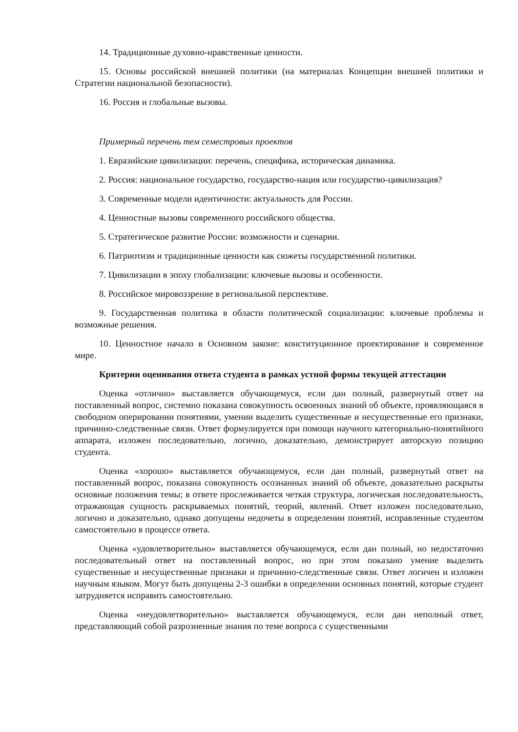14. Традиционные духовно-нравственные ценности.
15. Основы российской внешней политики (на материалах Концепции внешней политики и Стратегии национальной безопасности).
16. Россия и глобальные вызовы.
Примерный перечень тем семестровых проектов
1. Евразийские цивилизации: перечень, специфика, историческая динамика.
2. Россия: национальное государство, государство-нация или государство-цивилизация?
3. Современные модели идентичности: актуальность для России.
4. Ценностные вызовы современного российского общества.
5. Стратегическое развитие России: возможности и сценарии.
6. Патриотизм и традиционные ценности как сюжеты государственной политики.
7. Цивилизации в эпоху глобализации: ключевые вызовы и особенности.
8. Российское мировоззрение в региональной перспективе.
9. Государственная политика в области политической социализации: ключевые проблемы и возможные решения.
10. Ценностное начало в Основном законе: конституционное проектирование в современное мире.
Критерии оценивания ответа студента в рамках устной формы текущей аттестации
Оценка «отлично» выставляется обучающемуся, если дан полный, развернутый ответ на поставленный вопрос, системно показана совокупность освоенных знаний об объекте, проявляющаяся в свободном оперировании понятиями, умении выделить существенные и несущественные его признаки, причинно-следственные связи. Ответ формулируется при помощи научного категориально-понятийного аппарата, изложен последовательно, логично, доказательно, демонстрирует авторскую позицию студента.
Оценка «хорошо» выставляется обучающемуся, если дан полный, развернутый ответ на поставленный вопрос, показана совокупность осознанных знаний об объекте, доказательно раскрыты основные положения темы; в ответе прослеживается четкая структура, логическая последовательность, отражающая сущность раскрываемых понятий, теорий, явлений. Ответ изложен последовательно, логично и доказательно, однако допущены недочеты в определении понятий, исправленные студентом самостоятельно в процессе ответа.
Оценка «удовлетворительно» выставляется обучающемуся, если дан полный, но недостаточно последовательный ответ на поставленный вопрос, но при этом показано умение выделить существенные и несущественные признаки и причинно-следственные связи. Ответ логичен и изложен научным языком. Могут быть допущены 2-3 ошибки в определении основных понятий, которые студент затрудняется исправить самостоятельно.
Оценка «неудовлетворительно» выставляется обучающемуся, если дан неполный ответ, представляющий собой разрозненные знания по теме вопроса с существенными